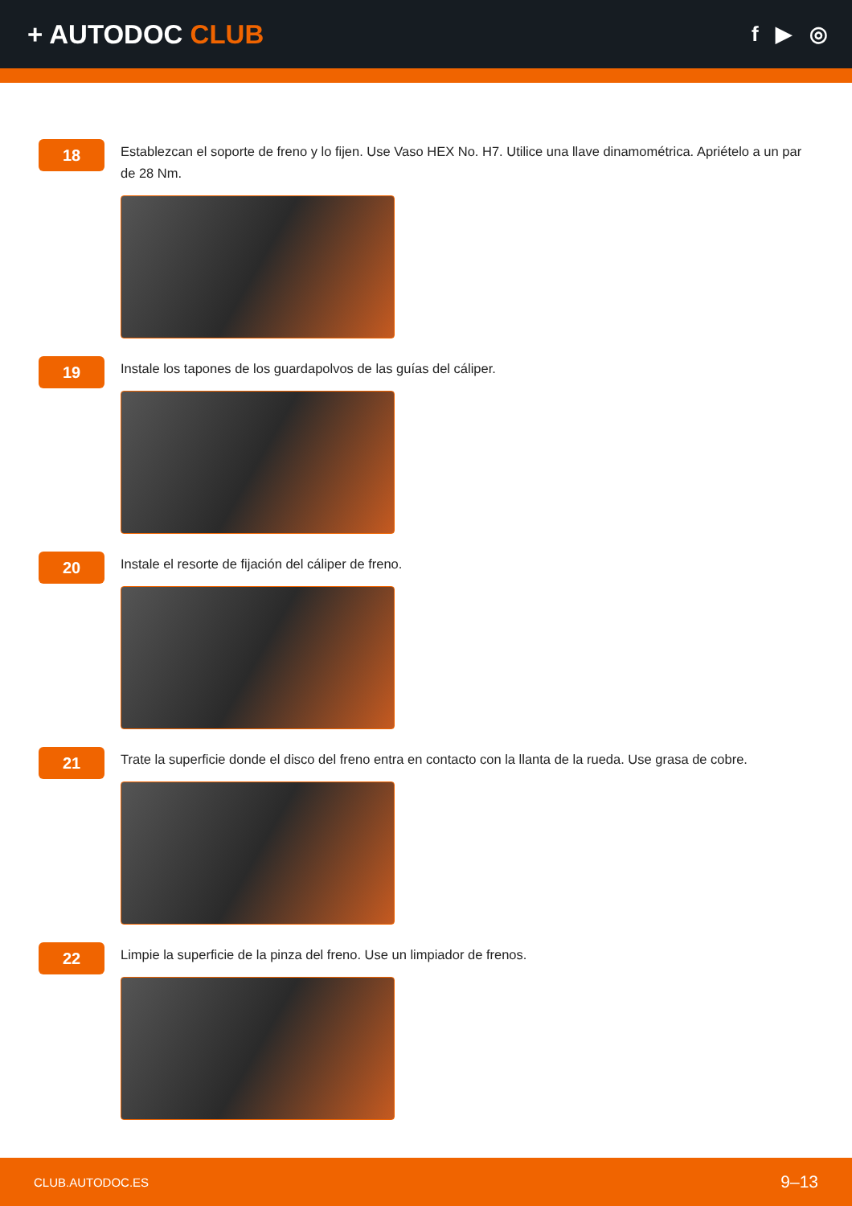+ AUTODOC CLUB
f ▶ ◎
18
Establezcan el soporte de freno y lo fijen. Use Vaso HEX No. H7. Utilice una llave dinamométrica. Apriételo a un par de 28 Nm.
19
Instale los tapones de los guardapolvos de las guías del cáliper.
20
Instale el resorte de fijación del cáliper de freno.
21
Trate la superficie donde el disco del freno entra en contacto con la llanta de la rueda. Use grasa de cobre.
22
Limpie la superficie de la pinza del freno. Use un limpiador de frenos.
CLUB.AUTODOC.ES 9–13